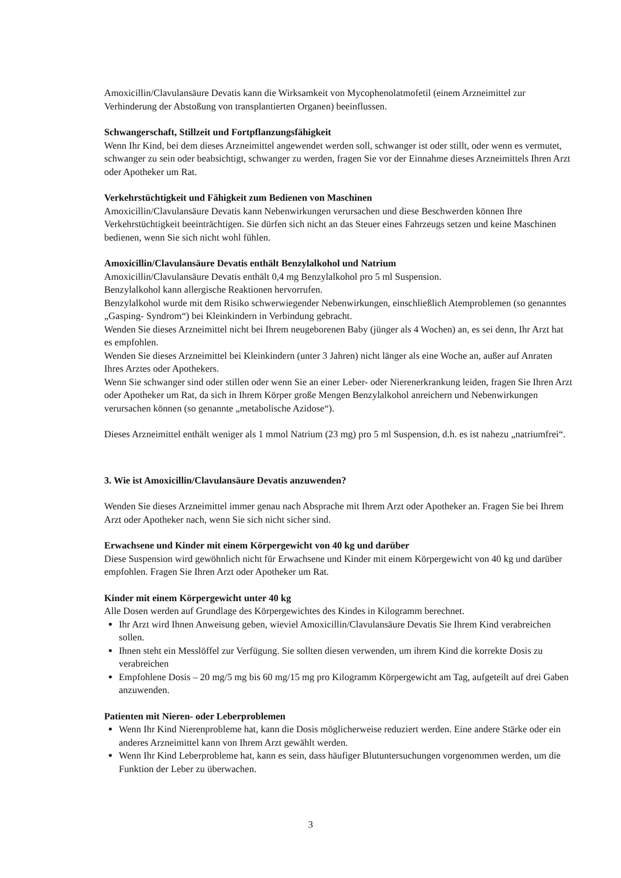Amoxicillin/Clavulansäure Devatis kann die Wirksamkeit von Mycophenolatmofetil (einem Arzneimittel zur Verhinderung der Abstoßung von transplantierten Organen) beeinflussen.
Schwangerschaft, Stillzeit und Fortpflanzungsfähigkeit
Wenn Ihr Kind, bei dem dieses Arzneimittel angewendet werden soll, schwanger ist oder stillt, oder wenn es vermutet, schwanger zu sein oder beabsichtigt, schwanger zu werden, fragen Sie vor der Einnahme dieses Arzneimittels Ihren Arzt oder Apotheker um Rat.
Verkehrstüchtigkeit und Fähigkeit zum Bedienen von Maschinen
Amoxicillin/Clavulansäure Devatis kann Nebenwirkungen verursachen und diese Beschwerden können Ihre Verkehrstüchtigkeit beeinträchtigen. Sie dürfen sich nicht an das Steuer eines Fahrzeugs setzen und keine Maschinen bedienen, wenn Sie sich nicht wohl fühlen.
Amoxicillin/Clavulansäure Devatis enthält Benzylalkohol und Natrium
Amoxicillin/Clavulansäure Devatis enthält 0,4 mg Benzylalkohol pro 5 ml Suspension.
Benzylalkohol kann allergische Reaktionen hervorrufen.
Benzylalkohol wurde mit dem Risiko schwerwiegender Nebenwirkungen, einschließlich Atemproblemen (so genanntes „Gasping- Syndrom“) bei Kleinkindern in Verbindung gebracht.
Wenden Sie dieses Arzneimittel nicht bei Ihrem neugeborenen Baby (jünger als 4 Wochen) an, es sei denn, Ihr Arzt hat es empfohlen.
Wenden Sie dieses Arzneimittel bei Kleinkindern (unter 3 Jahren) nicht länger als eine Woche an, außer auf Anraten Ihres Arztes oder Apothekers.
Wenn Sie schwanger sind oder stillen oder wenn Sie an einer Leber- oder Nierenerkrankung leiden, fragen Sie Ihren Arzt oder Apotheker um Rat, da sich in Ihrem Körper große Mengen Benzylalkohol anreichern und Nebenwirkungen verursachen können (so genannte „metabolische Azidose“).
Dieses Arzneimittel enthält weniger als 1 mmol Natrium (23 mg) pro 5 ml Suspension, d.h. es ist nahezu „natriumfrei“.
3. Wie ist Amoxicillin/Clavulansäure Devatis anzuwenden?
Wenden Sie dieses Arzneimittel immer genau nach Absprache mit Ihrem Arzt oder Apotheker an. Fragen Sie bei Ihrem Arzt oder Apotheker nach, wenn Sie sich nicht sicher sind.
Erwachsene und Kinder mit einem Körpergewicht von 40 kg und darüber
Diese Suspension wird gewöhnlich nicht für Erwachsene und Kinder mit einem Körpergewicht von 40 kg und darüber empfohlen. Fragen Sie Ihren Arzt oder Apotheker um Rat.
Kinder mit einem Körpergewicht unter 40 kg
Alle Dosen werden auf Grundlage des Körpergewichtes des Kindes in Kilogramm berechnet.
Ihr Arzt wird Ihnen Anweisung geben, wieviel Amoxicillin/Clavulansäure Devatis Sie Ihrem Kind verabreichen sollen.
Ihnen steht ein Messlöffel zur Verfügung. Sie sollten diesen verwenden, um ihrem Kind die korrekte Dosis zu verabreichen
Empfohlene Dosis – 20 mg/5 mg bis 60 mg/15 mg pro Kilogramm Körpergewicht am Tag, aufgeteilt auf drei Gaben anzuwenden.
Patienten mit Nieren- oder Leberproblemen
Wenn Ihr Kind Nierenprobleme hat, kann die Dosis möglicherweise reduziert werden. Eine andere Stärke oder ein anderes Arzneimittel kann von Ihrem Arzt gewählt werden.
Wenn Ihr Kind Leberprobleme hat, kann es sein, dass häufiger Blutuntersuchungen vorgenommen werden, um die Funktion der Leber zu überwachen.
3